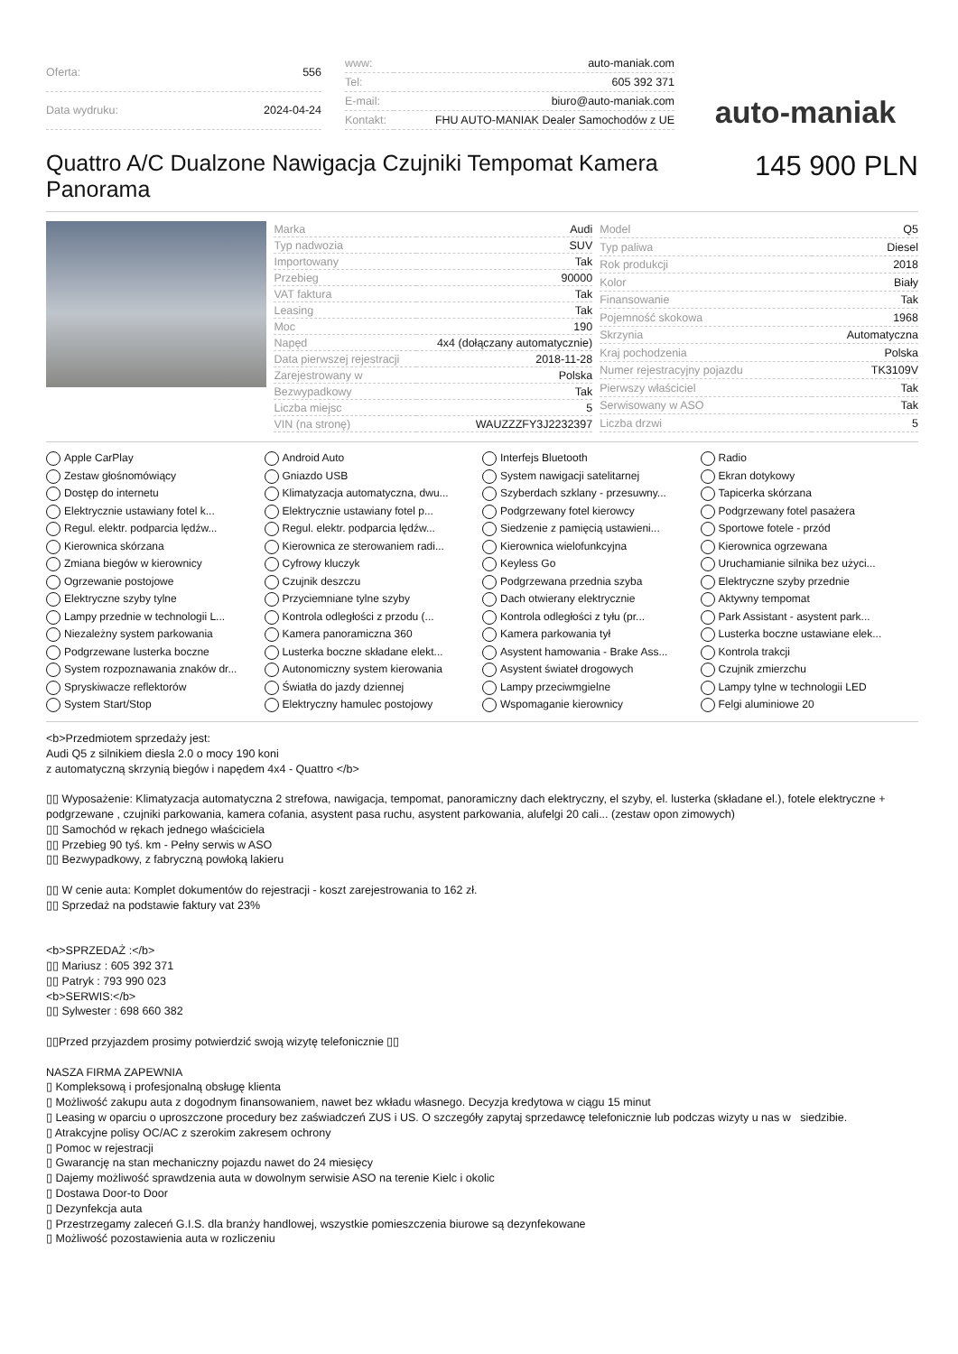| Oferta: | 556 |
| Data wydruku: | 2024-04-24 |
| www: | auto-maniak.com |
| Tel: | 605 392 371 |
| E-mail: | biuro@auto-maniak.com |
| Kontakt: | FHU AUTO-MANIAK Dealer Samochodów z UE |
auto-maniak
Quattro A/C Dualzone Nawigacja Czujniki Tempomat Kamera Panorama
145 900 PLN
| Marka | Audi |
| Typ nadwozia | SUV |
| Importowany | Tak |
| Przebieg | 90000 |
| VAT faktura | Tak |
| Leasing | Tak |
| Moc | 190 |
| Napęd | 4x4 (dołączany automatycznie) |
| Data pierwszej rejestracji | 2018-11-28 |
| Zarejestrowany w | Polska |
| Bezwypadkowy | Tak |
| Liczba miejsc | 5 |
| VIN (na stronę) | WAUZZZFY3J2232397 |
| Model | Q5 |
| Typ paliwa | Diesel |
| Rok produkcji | 2018 |
| Kolor | Biały |
| Finansowanie | Tak |
| Pojemność skokowa | 1968 |
| Skrzynia | Automatyczna |
| Kraj pochodzenia | Polska |
| Numer rejestracyjny pojazdu | TK3109V |
| Pierwszy właściciel | Tak |
| Serwisowany w ASO | Tak |
| Liczba drzwi | 5 |
Apple CarPlay Android Auto Interfejs Bluetooth Radio Zestaw głośnomówiący Gniazdo USB System nawigacji satelitarnej Ekran dotykowy Dostęp do internetu Klimatyzacja automatyczna, dwu... Szyberdach szklany - przesuwny... Tapicerka skórzana Elektrycznie ustawiany fotel k... Elektrycznie ustawiany fotel p... Podgrzewany fotel kierowcy Podgrzewany fotel pasażera Regul. elektr. podparcia lędźw... Regul. elektr. podparcia lędźw... Siedzenie z pamięcią ustawieni... Sportowe fotele - przód Kierownica skórzana Kierownica ze sterowaniem radi... Kierownica wielofunkcyjna Kierownica ogrzewana Zmiana biegów w kierownicy Cyfrowy kluczyk Keyless Go Uruchamianie silnika bez użyci... Ogrzewanie postojowe Czujnik deszczu Podgrzewana przednia szyba Elektryczne szyby przednie Elektryczne szyby tylne Przyciemniane tylne szyby Dach otwierany elektrycznie Aktywny tempomat Lampy przednie w technologii L... Kontrola odległości z przodu (... Kontrola odległości z tyłu (pr... Park Assistant - asystent park... Niezależny system parkowania Kamera panoramiczna 360 Kamera parkowania tył Lusterka boczne ustawiane elek... Podgrzewane lusterka boczne Lusterka boczne składane elekt... Asystent hamowania - Brake Ass... Kontrola trakcji System rozpoznawania znaków dr... Autonomiczny system kierowania Asystent świateł drogowych Czujnik zmierzchu Spryskiwacze reflektorów Światła do jazdy dziennej Lampy przeciwmgielne Lampy tylne w technologii LED System Start/Stop Elektryczny hamulec postojowy Wspomaganie kierownicy Felgi aluminiowe 20
<b>Przedmiotem sprzedaży jest:
Audi Q5 z silnikiem diesla 2.0 o mocy 190 koni
z automatyczną skrzynią biegów i napędem 4x4 - Quattro </b>
▯▯ Wyposażenie: Klimatyzacja automatyczna 2 strefowa, nawigacja, tempomat, panoramiczny dach elektryczny, el szyby, el. lusterka (składane el.), fotele elektryczne + podgrzewane , czujniki parkowania, kamera cofania, asystent pasa ruchu, asystent parkowania, alufelgi 20 cali... (zestaw opon zimowych)
▯▯ Samochód w rękach jednego właściciela
▯▯ Przebieg 90 tyś. km - Pełny serwis w ASO
▯▯ Bezwypadkowy, z fabryczną powłoką lakieru
▯▯ W cenie auta: Komplet dokumentów do rejestracji - koszt zarejestrowania to 162 zł.
▯▯ Sprzedaż na podstawie faktury vat 23%
<b>SPRZEDAŻ :</b>
▯▯ Mariusz : 605 392 371
▯▯ Patryk : 793 990 023
<b>SERWIS:</b>
▯▯ Sylwester : 698 660 382
▯▯Przed przyjazdem prosimy potwierdzić swoją wizytę telefonicznie ▯▯
NASZA FIRMA ZAPEWNIA
▯ Kompleksową i profesjonalną obsługę klienta
▯ Możliwość zakupu auta z dogodnym finansowaniem, nawet bez wkładu własnego. Decyzja kredytowa w ciągu 15 minut
▯ Leasing w oparciu o uproszczone procedury bez zaświadczeń ZUS i US. O szczegóły zapytaj sprzedawcę telefonicznie lub podczas wizyty u nas w siedzibie.
▯ Atrakcyjne polisy OC/AC z szerokim zakresem ochrony
▯ Pomoc w rejestracji
▯ Gwarancję na stan mechaniczny pojazdu nawet do 24 miesięcy
▯ Dajemy możliwość sprawdzenia auta w dowolnym serwisie ASO na terenie Kielc i okolic
▯ Dostawa Door-to Door
▯ Dezynfekcja auta
▯ Przestrzegamy zaleceń G.I.S. dla branży handlowej, wszystkie pomieszczenia biurowe są dezynfekowane
▯ Możliwość pozostawienia auta w rozliczeniu